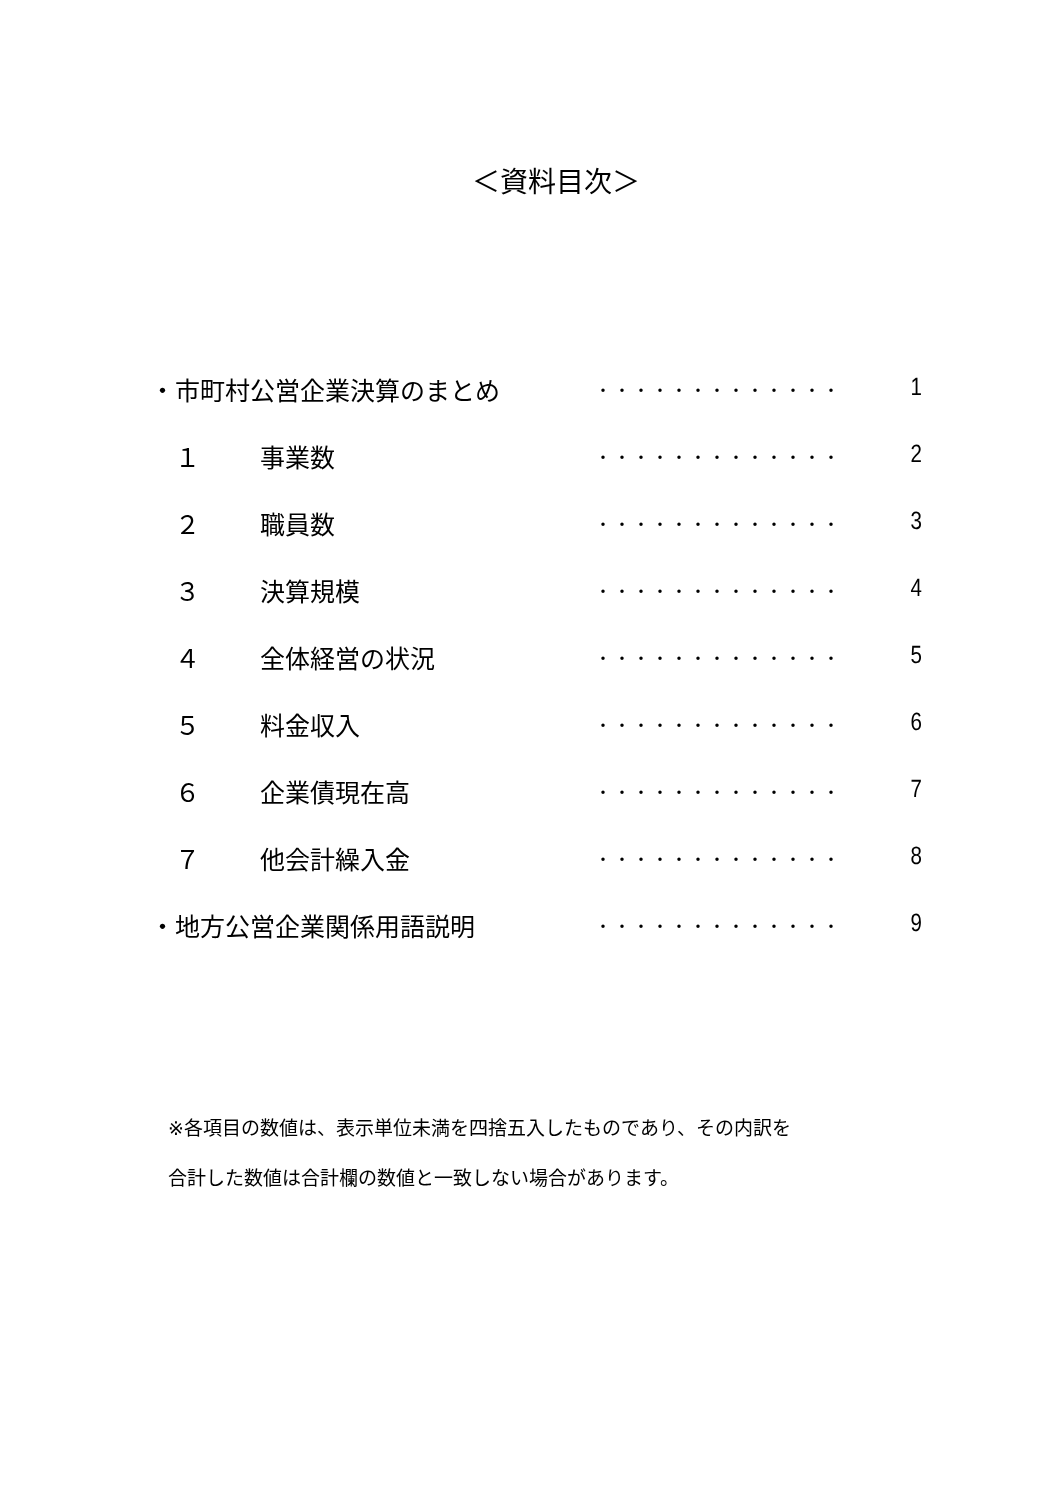＜資料目次＞
| ・市町村公営企業決算のまとめ | | ・・・・・・・・・・・・・ | 1 |
| １ | 事業数 | ・・・・・・・・・・・・・ | 2 |
| ２ | 職員数 | ・・・・・・・・・・・・・ | 3 |
| ３ | 決算規模 | ・・・・・・・・・・・・・ | 4 |
| ４ | 全体経営の状況 | ・・・・・・・・・・・・・ | 5 |
| ５ | 料金収入 | ・・・・・・・・・・・・・ | 6 |
| ６ | 企業債現在高 | ・・・・・・・・・・・・・ | 7 |
| ７ | 他会計繰入金 | ・・・・・・・・・・・・・ | 8 |
| ・地方公営企業関係用語説明 | | ・・・・・・・・・・・・・ | 9 |
※各項目の数値は、表示単位未満を四捨五入したものであり、その内訳を
合計した数値は合計欄の数値と一致しない場合があります。